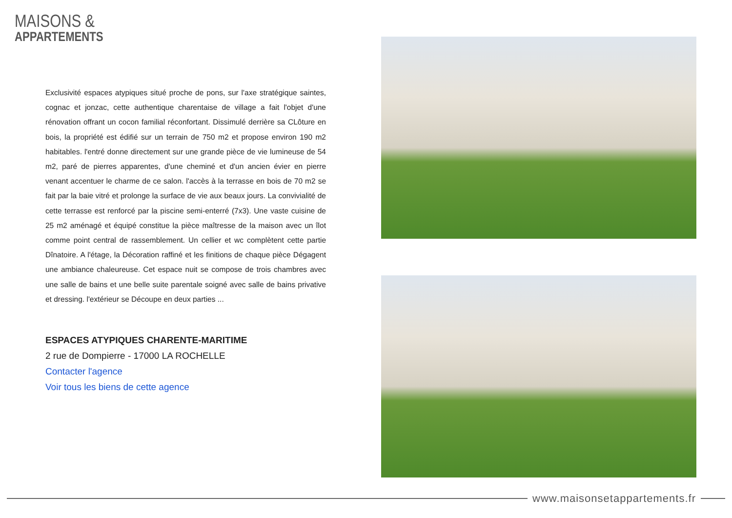MAISONS &
APPARTEMENTS
Exclusivité espaces atypiques situé proche de pons, sur l'axe stratégique saintes, cognac et jonzac, cette authentique charentaise de village a fait l'objet d'une rénovation offrant un cocon familial réconfortant. Dissimulé derrière sa CLôture en bois, la propriété est édifié sur un terrain de 750 m2 et propose environ 190 m2 habitables. l'entré donne directement sur une grande pièce de vie lumineuse de 54 m2, paré de pierres apparentes, d'une cheminé et d'un ancien évier en pierre venant accentuer le charme de ce salon. l'accès à la terrasse en bois de 70 m2 se fait par la baie vitré et prolonge la surface de vie aux beaux jours. La convivialité de cette terrasse est renforcé par la piscine semi-enterré (7x3). Une vaste cuisine de 25 m2 aménagé et équipé constitue la pièce maîtresse de la maison avec un îlot comme point central de rassemblement. Un cellier et wc complètent cette partie Dînatoire. A l'étage, la Décoration raffiné et les finitions de chaque pièce Dégagent une ambiance chaleureuse. Cet espace nuit se compose de trois chambres avec une salle de bains et une belle suite parentale soigné avec salle de bains privative et dressing. l'extérieur se Découpe en deux parties ...
ESPACES ATYPIQUES CHARENTE-MARITIME
2 rue de Dompierre - 17000 LA ROCHELLE
Contacter l'agence
Voir tous les biens de cette agence
www.maisonsetappartements.fr